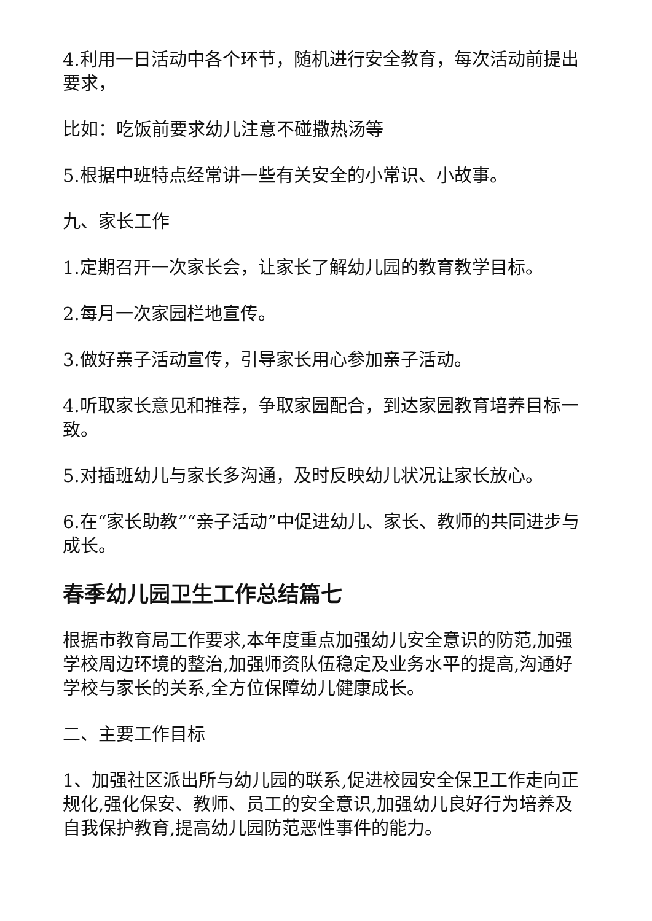4.利用一日活动中各个环节，随机进行安全教育，每次活动前提出要求，
比如：吃饭前要求幼儿注意不碰撒热汤等
5.根据中班特点经常讲一些有关安全的小常识、小故事。
九、家长工作
1.定期召开一次家长会，让家长了解幼儿园的教育教学目标。
2.每月一次家园栏地宣传。
3.做好亲子活动宣传，引导家长用心参加亲子活动。
4.听取家长意见和推荐，争取家园配合，到达家园教育培养目标一致。
5.对插班幼儿与家长多沟通，及时反映幼儿状况让家长放心。
6.在“家长助教”“亲子活动”中促进幼儿、家长、教师的共同进步与成长。
春季幼儿园卫生工作总结篇七
根据市教育局工作要求,本年度重点加强幼儿安全意识的防范,加强学校周边环境的整治,加强师资队伍稳定及业务水平的提高,沟通好学校与家长的关系,全方位保障幼儿健康成长。
二、主要工作目标
1、加强社区派出所与幼儿园的联系,促进校园安全保卫工作走向正规化,强化保安、教师、员工的安全意识,加强幼儿良好行为培养及自我保护教育,提高幼儿园防范恶性事件的能力。